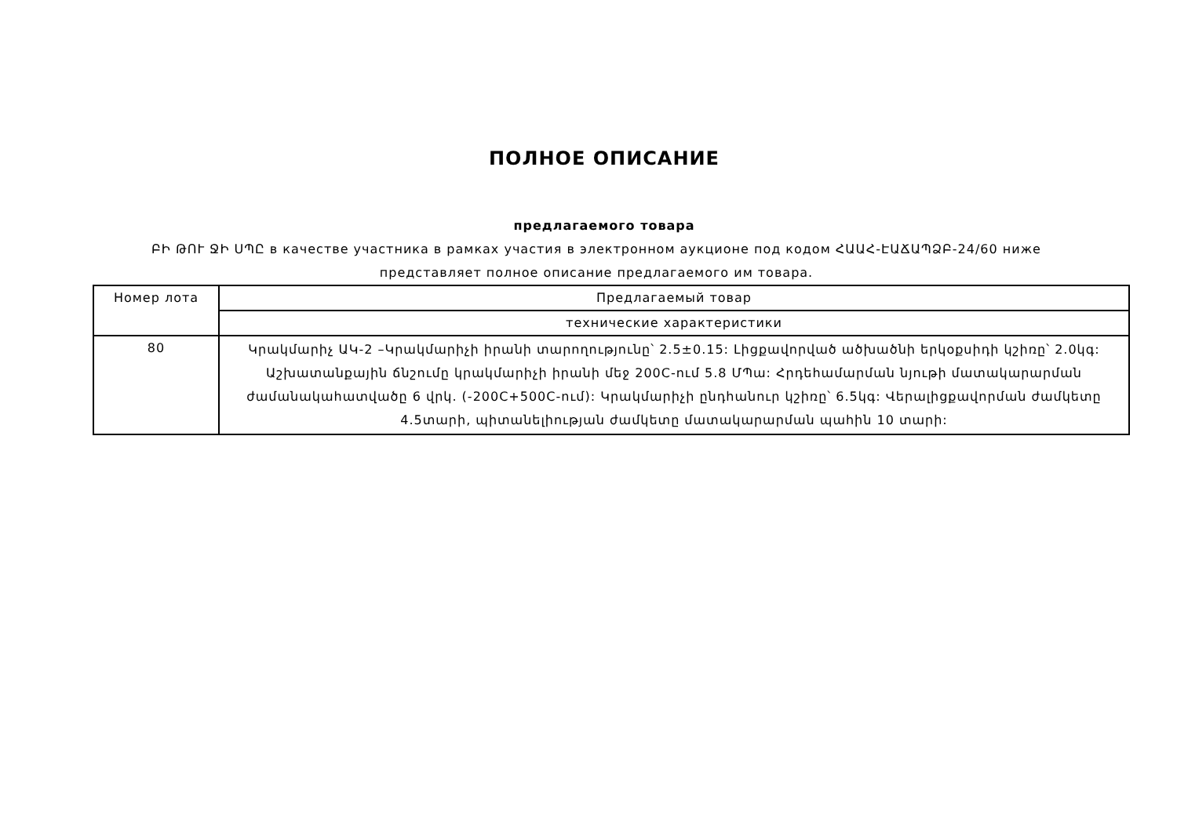ПОЛНОЕ ОПИСАНИЕ
предлагаемого товара
ԲԻ ԹՈՒ ՋԻ ՍՊԸ в качестве участника в рамках участия в электронном аукционе под кодом ՀԱԱՀ-ԷԱՃԱՊՁԲ-24/60 ниже представляет полное описание предлагаемого им товара.
| Номер лота | Предлагаемый товар |
| --- | --- |
| | технические характеристики |
| 80 | Կրակմարիչ ԱԿ-2 –Կրակմարիչի իրանի տարողությունը՝ 2.5±0.15: Լիցքավորված ածխածնի երկօքսիդի կշիռը՝ 2.0կգ: Աշխատանքային ճնշումը կրակմարիչի իրանի մեջ 200C-ում 5.8 ՄՊա: Հրդեհամարման նյութի մատակարարման ժամանակահատվածը 6 վրկ. (-200C+500C-ում): Կրակմարիչի ընդհանուր կշիռը՝ 6.5կգ: Վերալիցքավորման ժամկետը 4.5տարի, պիտանելիության ժամկետը մատակարարման պահին 10 տարի: |